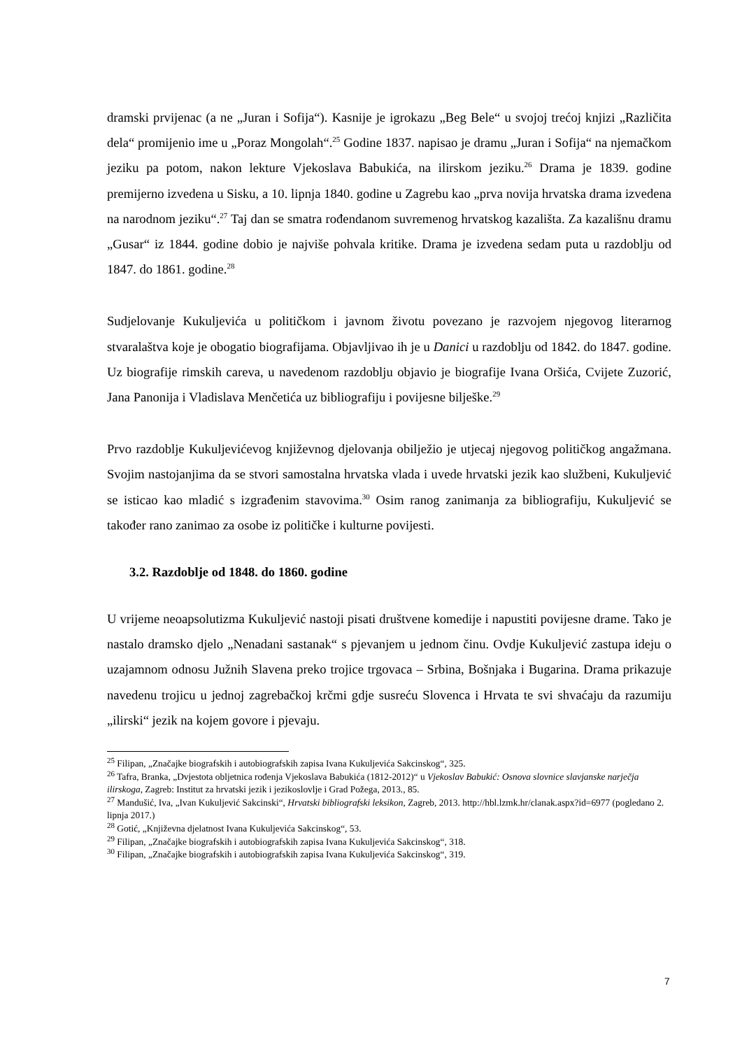dramski prvijenac (a ne „Juran i Sofija“). Kasnije je igrokazu „Beg Bele“ u svojoj trećoj knjizi „Različita dela“ promijenio ime u „Poraz Mongolah“.<sup>25</sup> Godine 1837. napisao je dramu „Juran i Sofija“ na njemačkom jeziku pa potom, nakon lekture Vjekoslava Babukića, na ilirskom jeziku.<sup>26</sup> Drama je 1839. godine premijerno izvedena u Sisku, a 10. lipnja 1840. godine u Zagrebu kao „prva novija hrvatska drama izvedena na narodnom jeziku“.<sup>27</sup> Taj dan se smatra rođendanom suvremenog hrvatskog kazališta. Za kazališnu dramu „Gusar“ iz 1844. godine dobio je najviše pohvala kritike. Drama je izvedena sedam puta u razdoblju od 1847. do 1861. godine.<sup>28</sup>
Sudjelovanje Kukuljevića u političkom i javnom životu povezano je razvojem njegovog literarnog stvaralaštva koje je obogatio biografijama. Objavljivao ih je u Danici u razdoblju od 1842. do 1847. godine. Uz biografije rimskih careva, u navedenom razdoblju objavio je biografije Ivana Oršića, Cvijete Zuzorić, Jana Panonija i Vladislava Menčetića uz bibliografiju i povijesne bilješke.<sup>29</sup>
Prvo razdoblje Kukuljevićevog književnog djelovanja obilježio je utjecaj njegovog političkog angažmana. Svojim nastojanjima da se stvori samostalna hrvatska vlada i uvede hrvatski jezik kao službeni, Kukuljević se isticao kao mladić s izgrađenim stavovima.<sup>30</sup> Osim ranog zanimanja za bibliografiju, Kukuljević se također rano zanimao za osobe iz političke i kulturne povijesti.
3.2. Razdoblje od 1848. do 1860. godine
U vrijeme neoapsolutizma Kukuljević nastoji pisati društvene komedije i napustiti povijesne drame. Tako je nastalo dramsko djelo „Nenadani sastanak“ s pjevanjem u jednom činu. Ovdje Kukuljević zastupa ideju o uzajamnom odnosu Južnih Slavena preko trojice trgovaca – Srbina, Bošnjaka i Bugarina. Drama prikazuje navedenu trojicu u jednoj zagrebačkoj krčmi gdje susreću Slovenca i Hrvata te svi shvaćaju da razumiju „ilirski“ jezik na kojem govore i pjevaju.
<sup>25</sup> Filipan, „Značajke biografskih i autobiografskih zapisa Ivana Kukuljevića Sakcinskog“, 325.
<sup>26</sup> Tafra, Branka, „Dvjestota obljetnica rođenja Vjekoslava Babukića (1812-2012)“ u Vjekoslav Babukić: Osnova slovnice slavjanske narječja ilirskoga, Zagreb: Institut za hrvatski jezik i jezikoslovlje i Grad Požega, 2013., 85.
<sup>27</sup> Mandušić, Iva, „Ivan Kukuljević Sakcinski“, Hrvatski bibliografski leksikon, Zagreb, 2013. http://hbl.lzmk.hr/clanak.aspx?id=6977 (pogledano 2. lipnja 2017.)
<sup>28</sup> Gotić, „Književna djelatnost Ivana Kukuljevića Sakcinskog“, 53.
<sup>29</sup> Filipan, „Značajke biografskih i autobiografskih zapisa Ivana Kukuljevića Sakcinskog“, 318.
<sup>30</sup> Filipan, „Značajke biografskih i autobiografskih zapisa Ivana Kukuljevića Sakcinskog“, 319.
7